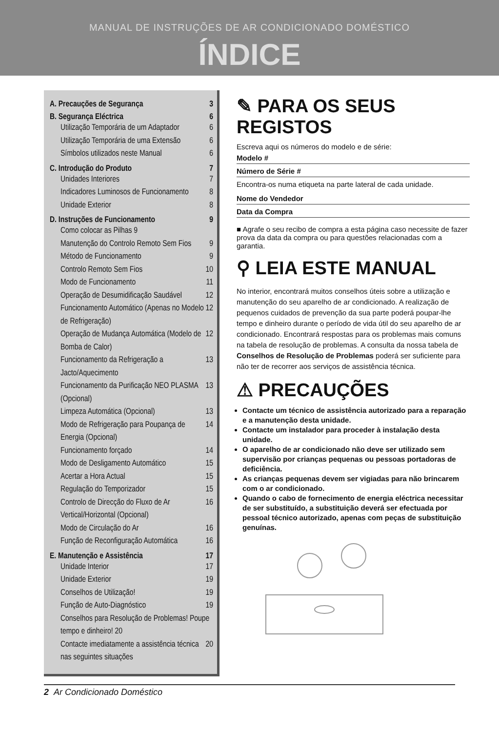MANUAL DE INSTRUÇÕES DE AR CONDICIONADO DOMÉSTICO
ÍNDICE
A. Precauções de Segurança 3
B. Segurança Eléctrica 6
Utilização Temporária de um Adaptador 6
Utilização Temporária de uma Extensão 6
Símbolos utilizados neste Manual 6
C. Introdução do Produto 7
Unidades Interiores 7
Indicadores Luminosos de Funcionamento 8
Unidade Exterior 8
D. Instruções de Funcionamento 9
Como colocar as Pilhas 9
Manutenção do Controlo Remoto Sem Fios 9
Método de Funcionamento 9
Controlo Remoto Sem Fios 10
Modo de Funcionamento 11
Operação de Desumidificação Saudável 12
Funcionamento Automático (Apenas no Modelo de Refrigeração) 12
Operação de Mudança Automática (Modelo de Bomba de Calor) 12
Funcionamento da Refrigeração a Jacto/Aquecimento 13
Funcionamento da Purificação NEO PLASMA (Opcional) 13
Limpeza Automática (Opcional) 13
Modo de Refrigeração para Poupança de Energia (Opcional) 14
Funcionamento forçado 14
Modo de Desligamento Automático 15
Acertar a Hora Actual 15
Regulação do Temporizador 15
Controlo de Direcção do Fluxo de Ar Vertical/Horizontal (Opcional) 16
Modo de Circulação do Ar 16
Função de Reconfiguração Automática 16
E. Manutenção e Assistência 17
Unidade Interior 17
Unidade Exterior 19
Conselhos de Utilização! 19
Função de Auto-Diagnóstico 19
Conselhos para Resolução de Problemas! Poupe tempo e dinheiro! 20
Contacte imediatamente a assistência técnica nas seguintes situações 20
✎ PARA OS SEUS REGISTOS
Escreva aqui os números do modelo e de série:
Modelo #
Número de Série #
Encontra-os numa etiqueta na parte lateral de cada unidade.
Nome do Vendedor
Data da Compra
■ Agrafe o seu recibo de compra a esta página caso necessite de fazer prova da data da compra ou para questões relacionadas com a garantia.
⚲ LEIA ESTE MANUAL
No interior, encontrará muitos conselhos úteis sobre a utilização e manutenção do seu aparelho de ar condicionado. A realização de pequenos cuidados de prevenção da sua parte poderá poupar-lhe tempo e dinheiro durante o período de vida útil do seu aparelho de ar condicionado. Encontrará respostas para os problemas mais comuns na tabela de resolução de problemas. A consulta da nossa tabela de Conselhos de Resolução de Problemas poderá ser suficiente para não ter de recorrer aos serviços de assistência técnica.
⚠ PRECAUÇÕES
Contacte um técnico de assistência autorizado para a reparação e a manutenção desta unidade.
Contacte um instalador para proceder à instalação desta unidade.
O aparelho de ar condicionado não deve ser utilizado sem supervisão por crianças pequenas ou pessoas portadoras de deficiência.
As crianças pequenas devem ser vigiadas para não brincarem com o ar condicionado.
Quando o cabo de fornecimento de energia eléctrica necessitar de ser substituído, a substituição deverá ser efectuada por pessoal técnico autorizado, apenas com peças de substituição genuínas.
2 Ar Condicionado Doméstico